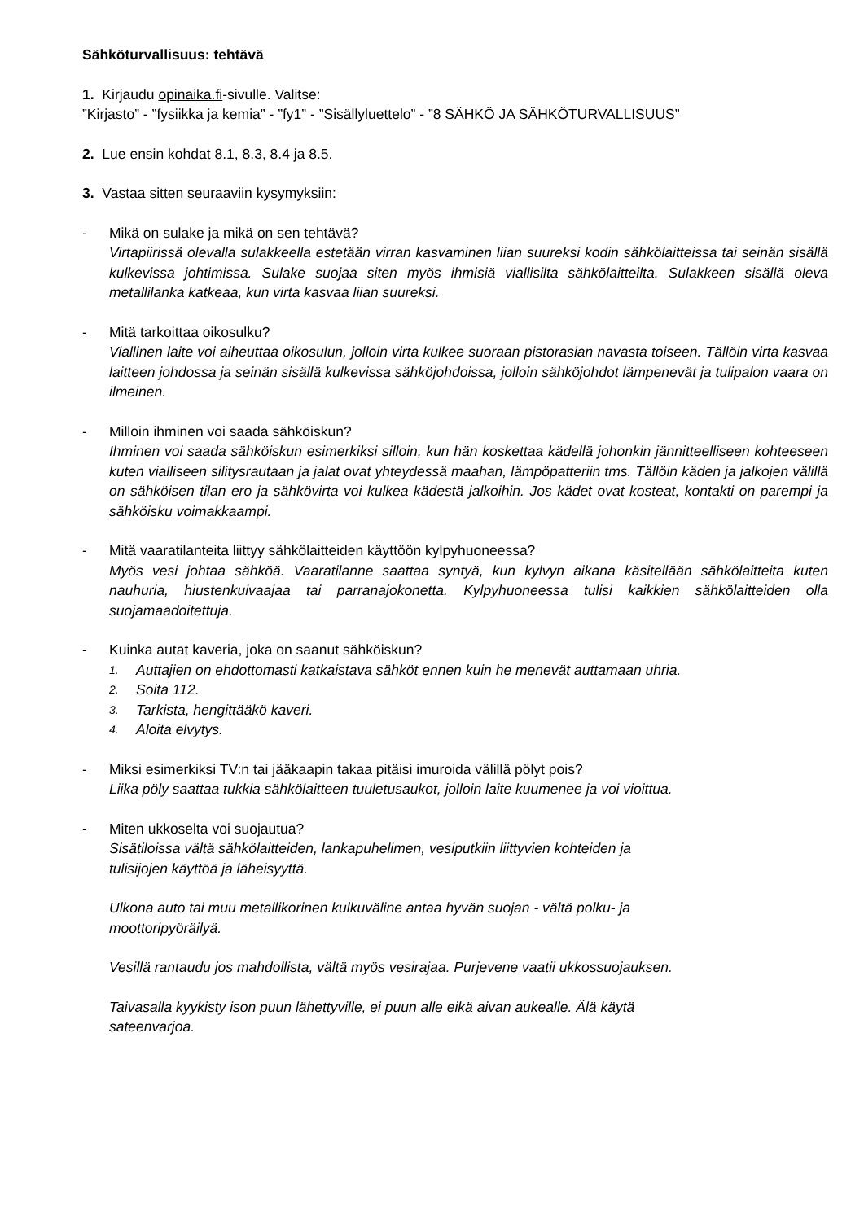Sähköturvallisuus: tehtävä
1. Kirjaudu opinaika.fi-sivulle. Valitse:
”Kirjasto” - ”fysiikka ja kemia” - ”fy1” - ”Sisällyluettelo” - ”8 SÄHKÖ JA SÄHKÖTURVALLISUUS”
2. Lue ensin kohdat 8.1, 8.3, 8.4 ja 8.5.
3. Vastaa sitten seuraaviin kysymyksiin:
- Mikä on sulake ja mikä on sen tehtävä?
Virtapiirissä olevalla sulakkeella estetään virran kasvaminen liian suureksi kodin sähkölaitteissa tai seinän sisällä kulkevissa johtimissa. Sulake suojaa siten myös ihmisiä viallisilta sähkölaitteilta. Sulakkeen sisällä oleva metallilanka katkeaa, kun virta kasvaa liian suureksi.
- Mitä tarkoittaa oikosulku?
Viallinen laite voi aiheuttaa oikosulun, jolloin virta kulkee suoraan pistorasian navasta toiseen. Tällöin virta kasvaa laitteen johdossa ja seinän sisällä kulkevissa sähköjohdoissa, jolloin sähköjohdot lämpenevät ja tulipalon vaara on ilmeinen.
- Milloin ihminen voi saada sähköiskun?
Ihminen voi saada sähköiskun esimerkiksi silloin, kun hän koskettaa kädellä johonkin jännitteelliseen kohteeseen kuten vialliseen silitysrautaan ja jalat ovat yhteydessä maahan, lämpöpatteriin tms. Tällöin käden ja jalkojen välillä on sähköisen tilan ero ja sähkövirta voi kulkea kädestä jalkoihin. Jos kädet ovat kosteat, kontakti on parempi ja sähköisku voimakkaampi.
- Mitä vaaratilanteita liittyy sähkölaitteiden käyttöön kylpyhuoneessa?
Myös vesi johtaa sähköä. Vaaratilanne saattaa syntyä, kun kylvyn aikana käsitellään sähkölaitteita kuten nauhuria, hiustenkuivaajaa tai parranajokonetta. Kylpyhuoneessa tulisi kaikkien sähkölaitteiden olla suojamaadoitettuja.
- Kuinka autat kaveria, joka on saanut sähköiskun?
1. Auttajien on ehdottomasti katkaistava sähköt ennen kuin he menevät auttamaan uhria.
2. Soita 112.
3. Tarkista, hengittääkö kaveri.
4. Aloita elvytys.
- Miksi esimerkiksi TV:n tai jääkaapin takaa pitäisi imuroida välillä pölyt pois?
Liika pöly saattaa tukkia sähkölaitteen tuuletusaukot, jolloin laite kuumenee ja voi vioittua.
- Miten ukkoselta voi suojautua?
Sisätiloissa vältä sähkölaitteiden, lankapuhelimen, vesiputkiin liittyvien kohteiden ja
tulisijojen käyttöä ja läheisyyttä.
Ulkona auto tai muu metallikorinen kulkuväline antaa hyvän suojan - vältä polku- ja
moottoripyöräilyä.
Vesillä rantaudu jos mahdollista, vältä myös vesirajaa. Purjevene vaatii ukkossuojauksen.
Taivasalla kyykisty ison puun lähettyville, ei puun alle eikä aivan aukealle. Älä käytä
sateenvarjoa.